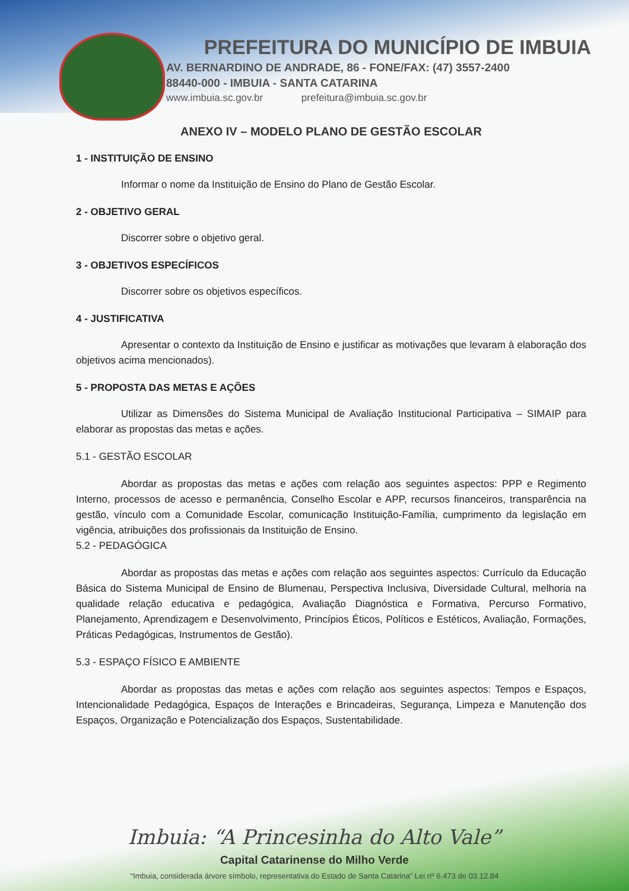PREFEITURA DO MUNICÍPIO DE IMBUIA
AV. BERNARDINO DE ANDRADE, 86 - FONE/FAX: (47) 3557-2400
88440-000 - IMBUIA - SANTA CATARINA
www.imbuia.sc.gov.br prefeitura@imbuia.sc.gov.br
ANEXO IV – MODELO PLANO DE GESTÃO ESCOLAR
1 - INSTITUIÇÃO DE ENSINO
Informar o nome da Instituição de Ensino do Plano de Gestão Escolar.
2 - OBJETIVO GERAL
Discorrer sobre o objetivo geral.
3 - OBJETIVOS ESPECÍFICOS
Discorrer sobre os objetivos específicos.
4 - JUSTIFICATIVA
Apresentar o contexto da Instituição de Ensino e justificar as motivações que levaram à elaboração dos objetivos acima mencionados).
5 - PROPOSTA DAS METAS E AÇÕES
Utilizar as Dimensões do Sistema Municipal de Avaliação Institucional Participativa – SIMAIP para elaborar as propostas das metas e ações.
5.1 - GESTÃO ESCOLAR
Abordar as propostas das metas e ações com relação aos seguintes aspectos: PPP e Regimento Interno, processos de acesso e permanência, Conselho Escolar e APP, recursos financeiros, transparência na gestão, vínculo com a Comunidade Escolar, comunicação Instituição-Família, cumprimento da legislação em vigência, atribuições dos profissionais da Instituição de Ensino.
5.2 - PEDAGÓGICA
Abordar as propostas das metas e ações com relação aos seguintes aspectos: Currículo da Educação Básica do Sistema Municipal de Ensino de Blumenau, Perspectiva Inclusiva, Diversidade Cultural, melhoria na qualidade relação educativa e pedagógica, Avaliação Diagnóstica e Formativa, Percurso Formativo, Planejamento, Aprendizagem e Desenvolvimento, Princípios Éticos, Políticos e Estéticos, Avaliação, Formações, Práticas Pedagógicas, Instrumentos de Gestão).
5.3 - ESPAÇO FÍSICO E AMBIENTE
Abordar as propostas das metas e ações com relação aos seguintes aspectos: Tempos e Espaços, Intencionalidade Pedagógica, Espaços de Interações e Brincadeiras, Segurança, Limpeza e Manutenção dos Espaços, Organização e Potencialização dos Espaços, Sustentabilidade.
Imbuia: “A Princesinha do Alto Vale”
Capital Catarinense do Milho Verde
“Imbuia, considerada árvore símbolo, representativa do Estado de Santa Catarina” Lei nº 6.473 de 03.12.84